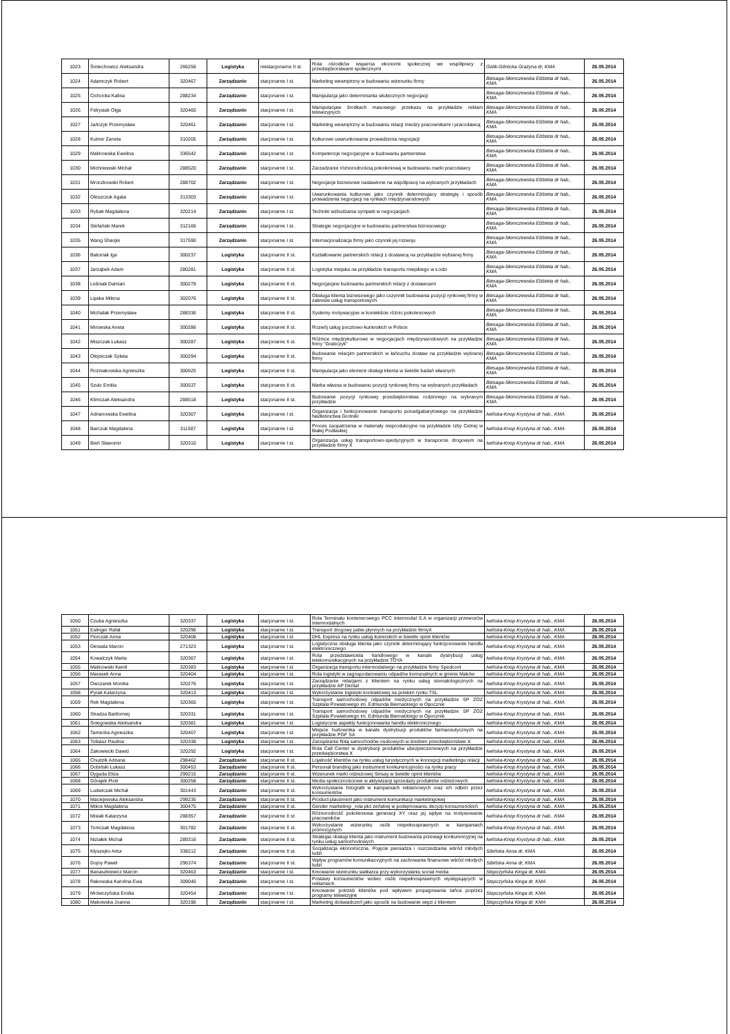| 1023 | Śmiechowicz Aleksandra | 266256 | Logistyka | niestacjonarne II st. | Rola ośrodków wsparcia ekonomii społecznej we współpracy z przedsiębiorstwami społecznymi | Golik-Górecka Grażyna dr, KMA | 26.05.2014 |
| 1024 | Adamczyk Robert | 320467 | Zarządzanie | stacjonarne I st. | Marketing wewnętrzny w budowaniu wizerunku firmy | Biesaga-Słomczewska Elżbieta dr hab., KMA | 26.05.2014 |
| 1025 | Cichocka Kalina | 288234 | Zarządzanie | stacjonarne I st. | Manipulacja jako determinanta skutecznych negocjacji | Biesaga-Słomczewska Elżbieta dr hab., KMA | 26.05.2014 |
| 1026 | Fidrysiak Olga | 320460 | Zarządzanie | stacjonarne I st. | Manipulacjaw środkach masowego przekazu na przykładzie reklam telewizyjnych | Biesaga-Słomczewska Elżbieta dr hab., KMA | 26.05.2014 |
| 1027 | Jańczyk Przemysław | 320461 | Zarządzanie | stacjonarne I st. | Marketing wewnętrzny w budowaniu relacji miedzy pracownikami i pracodawcą | Biesaga-Słomczewska Elżbieta dr hab., KMA | 26.05.2014 |
| 1028 | Kutner Żaneta | 310205 | Zarządzanie | stacjonarne I st. | Kulturowe uwarunkowania prowadzenia negocjacji | Biesaga-Słomczewska Elżbieta dr hab., KMA | 26.05.2014 |
| 1029 | Malinowska Ewelina | 336542 | Zarządzanie | stacjonarne I st. | Kompetencje negocjacyjne w budowaniu partnerstwa | Biesaga-Słomczewska Elżbieta dr hab., KMA | 26.05.2014 |
| 1030 | Michniewski Michał | 288520 | Zarządzanie | stacjonarne I st. | Zarzadzanie różnorodnością pokoleniową w budowaniu marki pracodawcy | Biesaga-Słomczewska Elżbieta dr hab., KMA | 26.05.2014 |
| 1031 | Mroczkowski Robert | 288702 | Zarządzanie | stacjonarne I st. | Negocjacje biznesowe nastawione na współpracę na wybranych przykładach | Biesaga-Słomczewska Elżbieta dr hab., KMA | 26.05.2014 |
| 1032 | Oleszczuk Agata | 313303 | Zarządzanie | stacjonarne I st. | Uwarunkowania kulturowe jako czynnik determinujacy strategię i sposób prowadzenia negocjacji na rynkach międzynarodowych | Biesaga-Słomczewska Elżbieta dr hab., KMA | 26.05.2014 |
| 1033 | Rybak Magdalena | 320214 | Zarządzanie | stacjonarne I st. | Techniki wzbudzania sympatii w negocjacjach | Biesaga-Słomczewska Elżbieta dr hab., KMA | 26.05.2014 |
| 1034 | Stefański Marek | 312166 | Zarządzanie | stacjonarne I st. | Strategie negocjacyjne w budowaniu partnerstwa biznesowego | Biesaga-Słomczewska Elżbieta dr hab., KMA | 26.05.2014 |
| 1035 | Wang Shaojie | 317590 | Zarządzanie | stacjonarne I st. | Internacjonalizacja firmy jako czynnik jej rozwoju | Biesaga-Słomczewska Elżbieta dr hab., KMA | 26.05.2014 |
| 1036 | Balcerak Iga | 300237 | Logistyka | stacjonarne II st. | Kształtowanie partnerskich relacji z dostawcą na przykładzie wybranej firmy | Biesaga-Słomczewska Elżbieta dr hab., KMA | 26.05.2014 |
| 1037 | Jarząbek Adam | 280281 | Logistyka | stacjonarne II st. | Logistyka miejska na przykładzie transportu miejskiego w Łodzi | Biesaga-Słomczewska Elżbieta dr hab., KMA | 26.05.2014 |
| 1038 | Leśniak Damian | 300278 | Logistyka | stacjonarne II st. | Negocjacjew budowaniu partnerskich relacji z dostawcami | Biesaga-Słomczewska Elżbieta dr hab., KMA | 26.05.2014 |
| 1039 | Lipska Milena | 302076 | Logistyka | stacjonarne II st. | Obsługa klienta biznesowego jako cxzynnik budowania pozycji rynkowej firmy w zakresie usług transportowych | Biesaga-Słomczewska Elżbieta dr hab., KMA | 26.05.2014 |
| 1040 | Michalak Przemysław | 288336 | Logistyka | stacjonarne II st. | Systemy motywacyjne w kontekście różnic pokoleniowych | Biesaga-Słomczewska Elżbieta dr hab., KMA | 26.05.2014 |
| 1041 | Mirowska Aneta | 300286 | Logistyka | stacjonarne II st. | Rozwój usług pocztowo-kurierskich w Polsce | Biesaga-Słomczewska Elżbieta dr hab., KMA | 26.05.2014 |
| 1042 | Miszczak Łukasz | 300287 | Logistyka | stacjonarne II st. | Różnice międzykulturowe w negocjacjach międzynarodowych na przykładzie firmy "Grabczyk" | Biesaga-Słomczewska Elżbieta dr hab., KMA | 26.05.2014 |
| 1043 | Olejniczak Sylwia | 300294 | Logistyka | stacjonarne II st. | Budowanie relacjim partnerskich w łańcuchu dostaw na przykładzie wybranej firmy | Biesaga-Słomczewska Elżbieta dr hab., KMA | 26.05.2014 |
| 1044 | Rożniakowska Agnieszka | 300525 | Logistyka | stacjonarne II st. | Manipulacja jako element obsługi klienta w świetle badań własnych | Biesaga-Słomczewska Elżbieta dr hab., KMA | 26.05.2014 |
| 1045 | Szulc Emilia | 300537 | Logistyka | stacjonarne II st. | Marka własna w budowaniu pozycji rynkowej firmy na wybranych przykładach | Biesaga-Słomczewska Elżbieta dr hab., KMA | 26.05.2014 |
| 1046 | Klimczak Aleksandra | 288518 | Logistyka | stacjonarne II st. | Budowanie pozycji rynkowej przedsiębiorstwa rodzinnego na wybranym przykładzie | Biesaga-Słomczewska Elżbieta dr hab., KMA | 26.05.2014 |
| 1047 | Adrianowska Ewelina | 320307 | Logistyka | stacjonarne I st. | Organizacja i funkcjonowanie transportu ponadgabarytowego na przykładzie Nadleśnictwa Grotniki | Iwińska-Knop Krystyna dr hab., KMA | 26.05.2014 |
| 1048 | Barczuk Magdalena | 311507 | Logistyka | stacjonarne I st. | Proces zaopatrzenia w materiały nieprodukcyjne na przykładzie Izby Celnej w Białej Podlaskiej | Iwińska-Knop Krystyna dr hab., KMA | 26.05.2014 |
| 1049 | Bień Sławomir | 320310 | Logistyka | stacjonarne I st. | Organizacja usług transportowo-spedycyjnych w transporcie drogowym na przykładzie firmy X | Iwińska-Knop Krystyna dr hab., KMA | 26.05.2014 |
| 1050 | Czuba Agnieszka | 320337 | Logistyka | stacjonarne I st. | Rola Terminalu kontenerowego PCC Intermodal S.A w organizacji przewozów intermodalnych | Iwińska-Knop Krystyna dr hab., KMA | 26.05.2014 |
| 1051 | Eslinger Rafał | 320296 | Logistyka | stacjonarne I st. | Transport drogowy paliw płynnych na przykładzie firmyX | Iwińska-Knop Krystyna dr hab., KMA | 26.05.2014 |
| 1052 | Florczak Anna | 320408 | Logistyka | stacjonarne I st. | DHL Express na rynku usług kurierskich w świetle opinii klientów | Iwińska-Knop Krystyna dr hab., KMA | 26.05.2014 |
| 1053 | Głowala Marcin | 271323 | Logistyka | stacjonarne I st. | Logistyczna obsługa klienta jako czynnik determinujący funkcjonowanie handlu elektronicznego | Iwińska-Knop Krystyna dr hab., KMA | 26.05.2014 |
| 1054 | Kowalczyk Marta | 320367 | Logistyka | stacjonarne I st. | Rola przedstawiciela handlowego w kanale dystrybucji usług telekomunikacyjnych na przykładzie TOYA | Iwińska-Knop Krystyna dr hab., KMA | 26.05.2014 |
| 1055 | Malinowski Kamil | 320383 | Logistyka | stacjonarne I st. | Organizacja transportu intermodalnego na przykładzie firmy Spedcont | Iwińska-Knop Krystyna dr hab., KMA | 26.05.2014 |
| 1056 | Marasek Anna | 320404 | Logistyka | stacjonarne I st. | Rola logistyki w zagospodarowaniu odpadów komunalnych w gminie Maków | Iwińska-Knop Krystyna dr hab., KMA | 26.05.2014 |
| 1057 | Owczarek Monika | 320276 | Logistyka | stacjonarne I st. | Zarządzanie relacjami z klientem na rynku usług stomatologicznych na przykładzie AP Dental | Iwińska-Knop Krystyna dr hab., KMA | 26.05.2014 |
| 1058 | Pyrak Katarzyna | 320413 | Logistyka | stacjonarne I st. | Wykorzystanie logistyki kontraktowej na polskim rynku TSL | Iwińska-Knop Krystyna dr hab., KMA | 26.05.2014 |
| 1059 | Rek Magdalena | 320365 | Logistyka | stacjonarne I st. | Transport samochodowy odpadów medycznych na przykładzie SP ZOZ Szpitala Powiatowego im. Edmunda Biernackiego w Opocznie | Iwińska-Knop Krystyna dr hab., KMA | 26.05.2014 |
| 1060 | Stradza Bartlomiej | 320331 | Logistyka | stacjonarne I st. | Transport samochodowy odpadów medycznych na przykładzie SP ZOZ Szpitala Powiatowego im. Edmunda Biernackiego w Opocznie | Iwińska-Knop Krystyna dr hab., KMA | 26.05.2014 |
| 1061 | Śniegowska Aleksandra | 320381 | Logistyka | stacjonarne I st. | Logistyczne aspekty funkcjonowania handlu elektronicznego | Iwińska-Knop Krystyna dr hab., KMA | 26.05.2014 |
| 1062 | Tarnecka Agnieszka | 320407 | Logistyka | stacjonarne I st. | Miejsce hurtownika w kanale dystrybucji produktów farmaceutycznych na przykładzie PGF SA | Iwińska-Knop Krystyna dr hab., KMA | 26.05.2014 |
| 1063 | Tobiasz Paulina | 320338 | Logistyka | stacjonarne I st. | Zarządzanie flotą samochodów osobowych w średnim przedsiębiorstwie X | Iwińska-Knop Krystyna dr hab., KMA | 26.05.2014 |
| 1064 | Żakowiecki Dawid | 320292 | Logistyka | stacjonarne I st. | Rola Call Center w dystrybucji produktów ubezpieczeniowych na przykładzie przedsiębiorstwa X | Iwińska-Knop Krystyna dr hab., KMA | 26.05.2014 |
| 1065 | Chudzik Adriana | 298462 | Zarządzanie | stacjonarne II st. | Lojalność klientów na rynku usług turystycznych w koncepcji marketingu relacji | Iwińska-Knop Krystyna dr hab., KMA | 26.05.2014 |
| 1066 | Dobiński Łukasz | 300453 | Zarządzanie | stacjonarne II st. | Personal branding jako instrument konkurencyjności na rynku pracy | Iwińska-Knop Krystyna dr hab., KMA | 26.05.2014 |
| 1067 | Dyguda Eliza | 299215 | Zarządzanie | stacjonarne II st. | Wizerunek marki odzieżowej Sinsay w świetle opinii klientów | Iwińska-Knop Krystyna dr hab., KMA | 26.05.2014 |
| 1068 | Górajek Piotr | 300258 | Zarządzanie | stacjonarne II st. | Media społecznościowe w aktywizacji sprzedaży produktów odzieżowych | Iwińska-Knop Krystyna dr hab., KMA | 26.05.2014 |
| 1069 | Ludwiczak Michał | 301443 | Zarządzanie | stacjonarne II st. | Wykorzystanie fotografii w kampaniach reklamowych oraz ich odbiór przez konsumentów | Iwińska-Knop Krystyna dr hab., KMA | 26.05.2014 |
| 1070 | Maciejewska Aleksandra | 299235 | Zarządzanie | stacjonarne II st. | Product placement jako instrument komunikacji marketingowej | Iwińska-Knop Krystyna dr hab., KMA | 26.05.2014 |
| 1071 | Mikos Magdalena | 300475 | Zarządzanie | stacjonarne II st. | Gender marketing-_rola płci żeńskiej w podejmowaniu decyzji konsumenckich | Iwińska-Knop Krystyna dr hab., KMA | 26.05.2014 |
| 1072 | Misiak Katarzyna | 288357 | Zarządzanie | stacjonarne II st. | Różnorodność pokoleniowa generacji XY oraz jej wpływ na motywowanie pracowników | Iwińska-Knop Krystyna dr hab., KMA | 26.05.2014 |
| 1073 | Tomczak Magdalena | 301782 | Zarządzanie | stacjonarne II st. | Wykorzystanie wizerunku osób niepełnosprawnych w kampaniach promocyjnych | Iwińska-Knop Krystyna dr hab., KMA | 26.05.2014 |
| 1074 | Niziałek Michał | 289316 | Zarządzanie | stacjonarne II st. | Strategia obsługi klienta jako instrument budowania przewagi konkurencyjnej na rynku usług samochodowych | Iwińska-Knop Krystyna dr hab., KMA | 26.05.2014 |
| 1075 | Kłyszejko Artur | 338212 | Zarządzanie | stacjonarne II st. | Socjalizacja ekonomiczna. Pojęcie pieniadza i oszczedzania wśród młodych ludzi | Sibińska Anna dr, KMA | 26.05.2014 |
| 1076 | Gojny Paweł | 296374 | Zarządzanie | stacjonarne II st. | Wpływ programów komunikacvyjnych na zachowania finansowe wśród młodych ludzi | Sibińska Anna dr, KMA | 26.05.2014 |
| 1077 | Banaszkiewicz Marcin | 320463 | Zarządzanie | stacjonarne I st. | Kreowanie wizerunku siatkarza przy wykorzystaniu social media | Stopczyńska Kinga dr, KMA | 26.05.2014 |
| 1078 | Rakowska Karolina Ewa | 309040 | Zarządzanie | stacjonarne I st. | Postawy konsumentów wobec osób niepełnosprawnych występujących w reklamach. | Stopczyńska Kinga dr, KMA | 26.05.2014 |
| 1079 | Mrówczyńska Emilia | 320454 | Zarządzanie | stacjonarne I st. | Kreowanie potrzeb klientów pod wpływem propagowania tańca poprzez programy telewizyjne | Stopczyńska Kinga dr, KMA | 26.05.2014 |
| 1080 | Makowska Joanna | 320196 | Zarządzanie | stacjonarne I st. | Marketing doświadczeń jako sposób na budowanie więzi z klientem | Stopczyńska Kinga dr, KMA | 26.05.2014 |